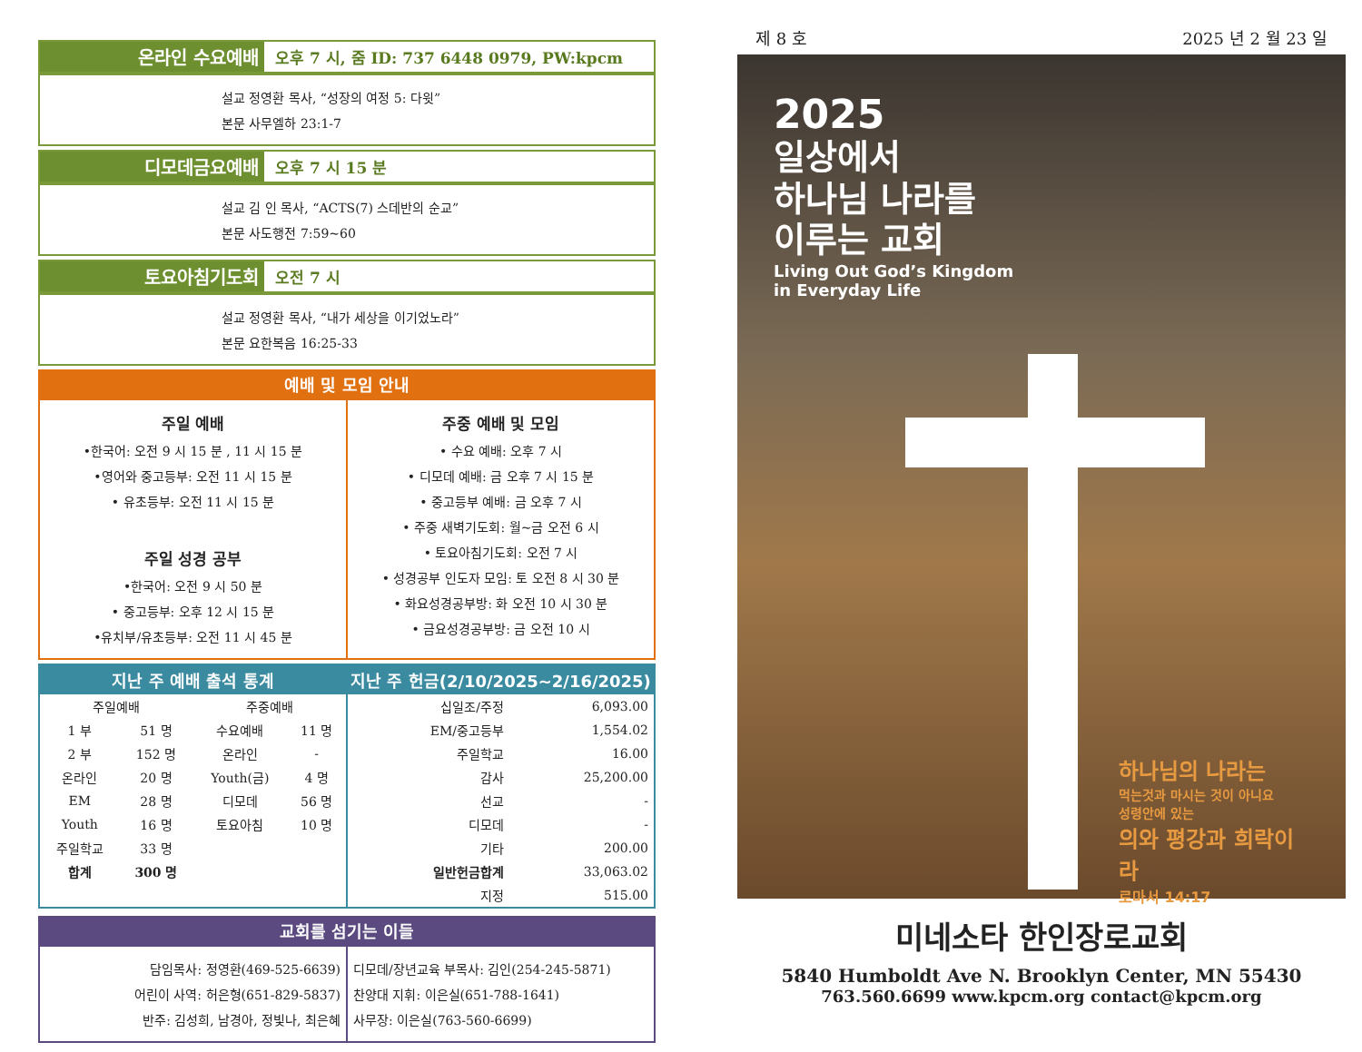온라인 수요예배
오후 7 시, 줌 ID: 737 6448 0979, PW:kpcm
설교 정영환 목사, “성장의 여정 5: 다윗”
본문 사무엘하 23:1-7
디모데금요예배
오후 7 시 15 분
설교 김 인 목사, “ACTS(7) 스데반의 순교”
본문 사도행전 7:59~60
토요아침기도회
오전 7 시
설교 정영환 목사, “내가 세상을 이기었노라”
본문 요한복음 16:25-33
예배 및 모임 안내
주일 예배
•한국어: 오전 9 시 15 분 , 11 시 15 분
•영어와 중고등부: 오전 11 시 15 분
• 유초등부: 오전 11 시 15 분
주일 성경 공부
•한국어: 오전 9 시 50 분
• 중고등부: 오후 12 시 15 분
•유치부/유초등부: 오전 11 시 45 분
주중 예배 및 모임
• 수요 예배: 오후 7 시
• 디모데 예배: 금 오후 7 시 15 분
• 중고등부 예배: 금 오후 7 시
• 주중 새벽기도회: 월~금 오전 6 시
• 토요아침기도회: 오전 7 시
• 성경공부 인도자 모임: 토 오전 8 시 30 분
• 화요성경공부방: 화 오전 10 시 30 분
• 금요성경공부방: 금 오전 10 시
지난 주 예배 출석 통계
| 주일예배 | | 주중예배 | |
| 1 부 | 51 명 | 수요예배 | 11 명 |
| 2 부 | 152 명 | 온라인 | - |
| 온라인 | 20 명 | Youth(금) | 4 명 |
| EM | 28 명 | 디모데 | 56 명 |
| Youth | 16 명 | 토요아침 | 10 명 |
| 주일학교 | 33 명 | | |
| 합계 | 300 명 | | |
지난 주 헌금(2/10/2025~2/16/2025)
| 십일조/주정 | 6,093.00 |
| EM/중고등부 | 1,554.02 |
| 주일학교 | 16.00 |
| 감사 | 25,200.00 |
| 선교 | - |
| 디모데 | - |
| 기타 | 200.00 |
| 일반헌금합계 | 33,063.02 |
| 지정 | 515.00 |
교회를 섬기는 이들
담임목사: 정영환(469-525-6639)
어린이 사역: 허은형(651-829-5837)
반주: 김성희, 남경아, 정빛나, 최은혜
디모데/장년교육 부목사: 김인(254-245-5871)
찬양대 지휘: 이은실(651-788-1641)
사무장: 이은실(763-560-6699)
제 8 호 2025 년 2 월 23 일
2025
일상에서
하나님 나라를
이루는 교회
Living Out God’s Kingdom
in Everyday Life
하나님의 나라는
먹는것과 마시는 것이 아니요
성령안에 있는
의와 평강과 희락이라
로마서 14:17
미네소타 한인장로교회
5840 Humboldt Ave N. Brooklyn Center, MN 55430
763.560.6699 www.kpcm.org contact@kpcm.org